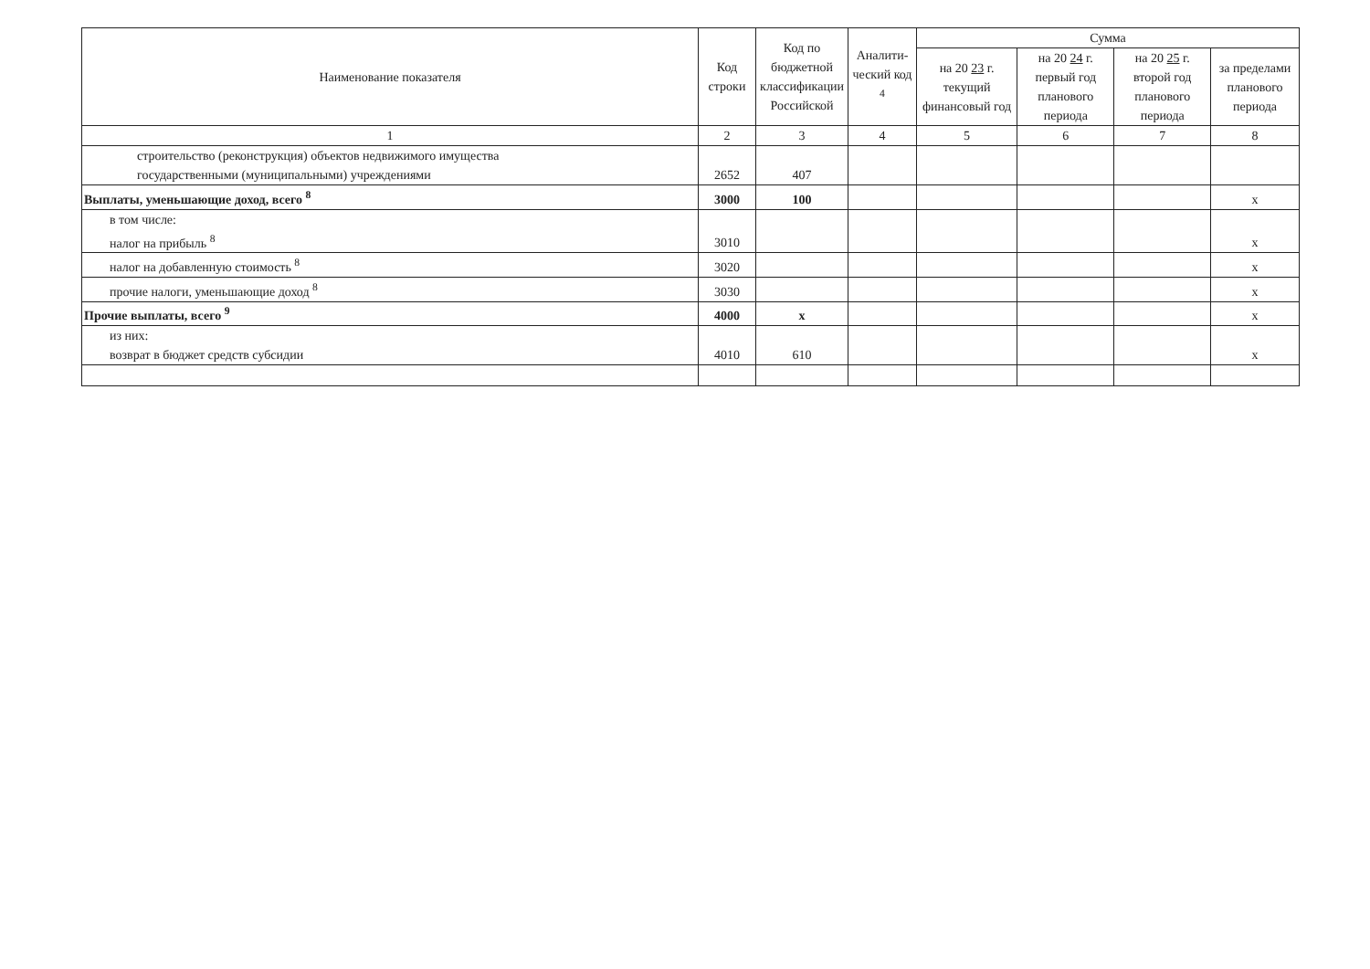| Наименование показателя | Код строки | Код по бюджетной классификации Российской | Аналити-ческий код <sup>4</sup> | Сумма | | | |
| --- | --- | --- | --- | --- | --- | --- | --- |
| | | | | на 20 23 г. текущий финансовый год | на 20 24 г. первый год планового периода | на 20 25 г. второй год планового периода | за пределами планового периода |
| 1 | 2 | 3 | 4 | 5 | 6 | 7 | 8 |
| строительство (реконструкция) объектов недвижимого имущества государственными (муниципальными) учреждениями | 2652 | 407 | | | | | |
| Выплаты, уменьшающие доход, всего <sup>8</sup> | 3000 | 100 | | | | | x |
| в том числе: налог на прибыль <sup>8</sup> | 3010 | | | | | | x |
| налог на добавленную стоимость <sup>8</sup> | 3020 | | | | | | x |
| прочие налоги, уменьшающие доход <sup>8</sup> | 3030 | | | | | | x |
| Прочие выплаты, всего <sup>9</sup> | 4000 | x | | | | | x |
| из них: возврат в бюджет средств субсидии | 4010 | 610 | | | | | x |